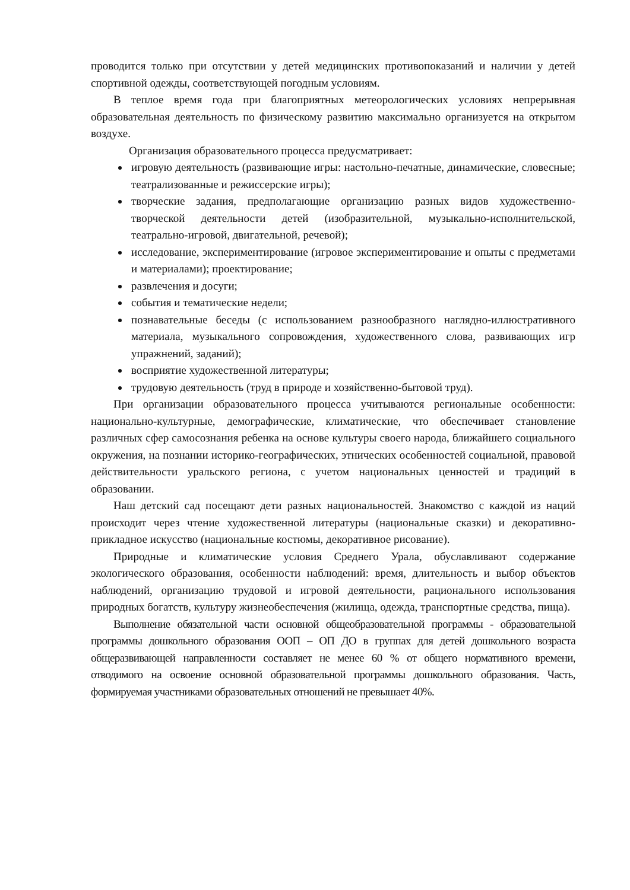проводится только при отсутствии у детей медицинских противопоказаний и наличии у детей спортивной одежды, соответствующей погодным условиям.
В теплое время года при благоприятных метеорологических условиях непрерывная образовательная деятельность по физическому развитию максимально организуется на открытом воздухе.
Организация образовательного процесса предусматривает:
игровую деятельность (развивающие игры: настольно-печатные, динамические, словесные; театрализованные и режиссерские игры);
творческие задания, предполагающие организацию разных видов художественно-творческой деятельности детей (изобразительной, музыкально-исполнительской, театрально-игровой, двигательной, речевой);
исследование, экспериментирование (игровое экспериментирование и опыты с предметами и материалами); проектирование;
развлечения и досуги;
события и тематические недели;
познавательные беседы (с использованием разнообразного наглядно-иллюстративного материала, музыкального сопровождения, художественного слова, развивающих игр упражнений, заданий);
восприятие художественной литературы;
трудовую деятельность (труд в природе и хозяйственно-бытовой труд).
При организации образовательного процесса учитываются региональные особенности: национально-культурные, демографические, климатические, что обеспечивает становление различных сфер самосознания ребенка на основе культуры своего народа, ближайшего социального окружения, на познании историко-географических, этнических особенностей социальной, правовой действительности уральского региона, с учетом национальных ценностей и традиций в образовании.
Наш детский сад посещают дети разных национальностей. Знакомство с каждой из наций происходит через чтение художественной литературы (национальные сказки) и декоративно-прикладное искусство (национальные костюмы, декоративное рисование).
Природные и климатические условия Среднего Урала, обуславливают содержание экологического образования, особенности наблюдений: время, длительность и выбор объектов наблюдений, организацию трудовой и игровой деятельности, рационального использования природных богатств, культуру жизнеобеспечения (жилища, одежда, транспортные средства, пища).
Выполнение обязательной части основной общеобразовательной программы - образовательной программы дошкольного образования ООП – ОП ДО в группах для детей дошкольного возраста общеразвивающей направленности составляет не менее 60 % от общего нормативного времени, отводимого на освоение основной образовательной программы дошкольного образования. Часть, формируемая участниками образовательных отношений не превышает 40%.